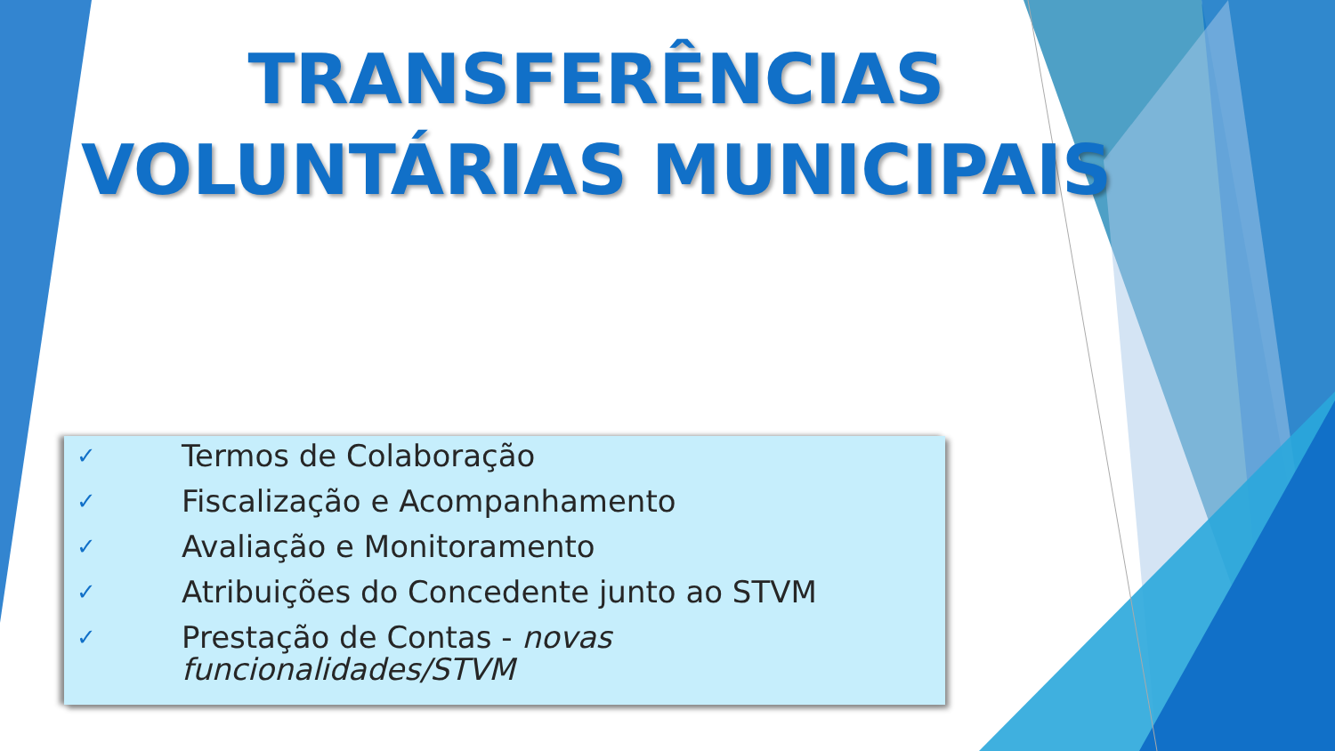TRANSFERÊNCIAS
VOLUNTÁRIAS MUNICIPAIS
✓ Termos de Colaboração
✓ Fiscalização e Acompanhamento
✓ Avaliação e Monitoramento
✓ Atribuições do Concedente junto ao STVM
✓ Prestação de Contas - novas
funcionalidades/STVM